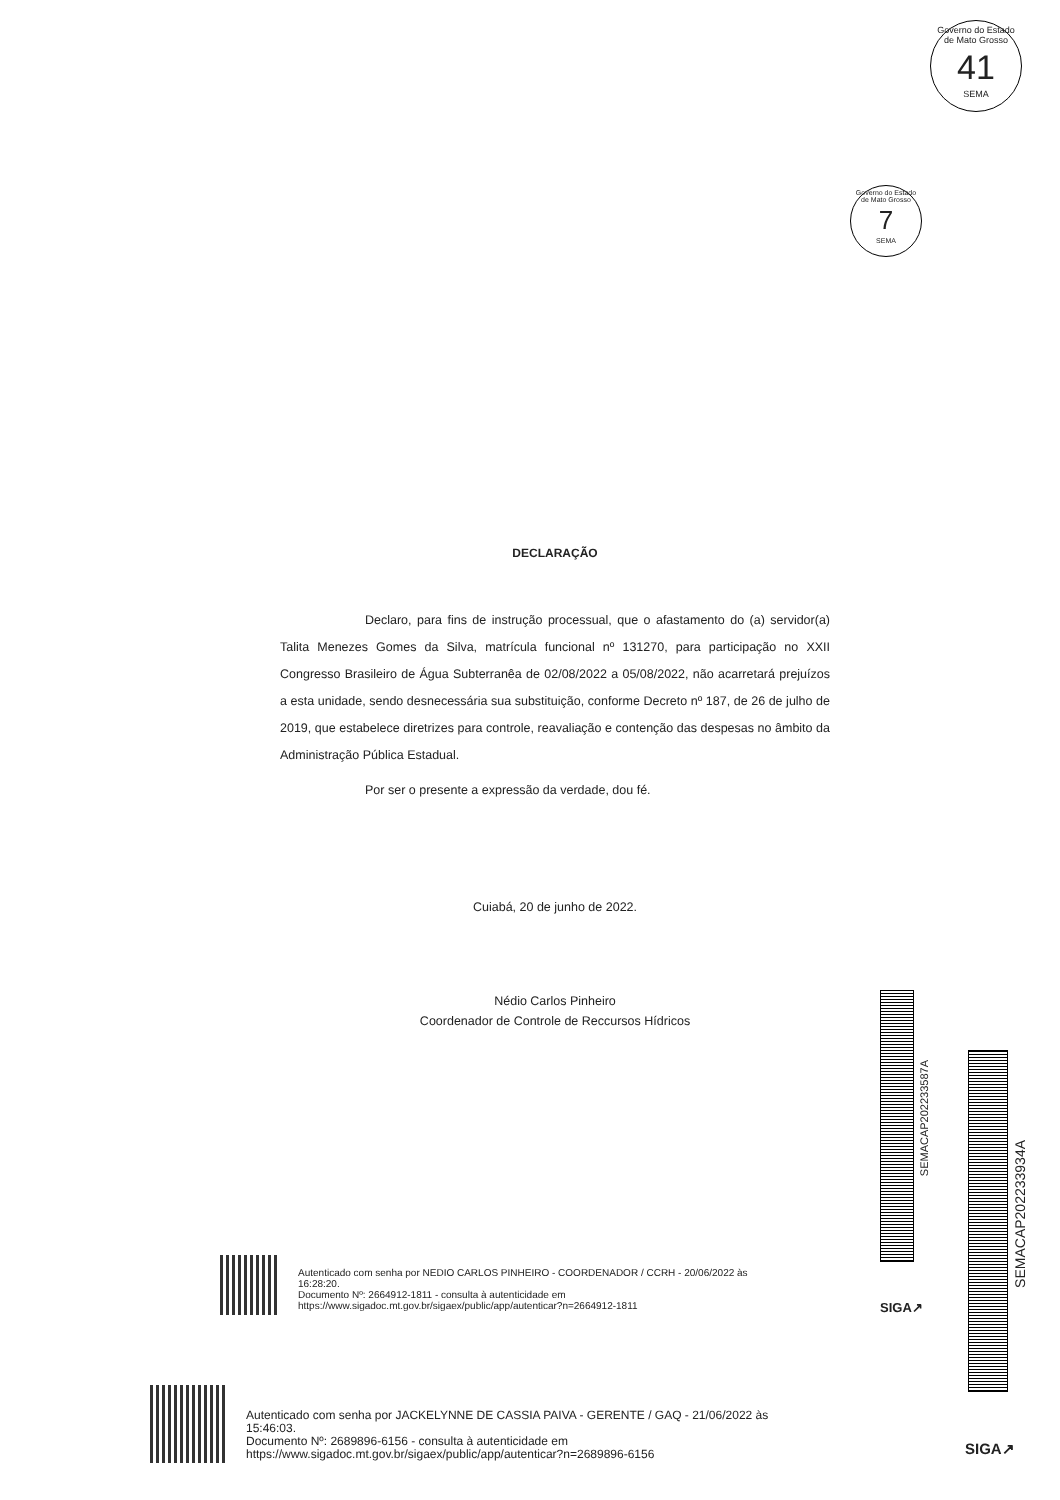Governo do Estado de Mato Grosso
41
SEMA
Governo do Estado de Mato Grosso
7
SEMA
DECLARAÇÃO
Declaro, para fins de instrução processual, que o afastamento do (a) servidor(a) Talita Menezes Gomes da Silva, matrícula funcional nº 131270, para participação no XXII Congresso Brasileiro de Água Subterranêa de 02/08/2022 a 05/08/2022, não acarretará prejuízos a esta unidade, sendo desnecessária sua substituição, conforme Decreto nº 187, de 26 de julho de 2019, que estabelece diretrizes para controle, reavaliação e contenção das despesas no âmbito da Administração Pública Estadual.
Por ser o presente a expressão da verdade, dou fé.
Cuiabá, 20 de junho de 2022.
Nédio Carlos Pinheiro
Coordenador de Controle de Reccursos Hídricos
SEMACAP202233587A
SIGA↗
SEMACAP202233934A
SIGA↗
Autenticado com senha por NEDIO CARLOS PINHEIRO - COORDENADOR / CCRH - 20/06/2022 às
16:28:20.
Documento Nº: 2664912-1811 - consulta à autenticidade em
https://www.sigadoc.mt.gov.br/sigaex/public/app/autenticar?n=2664912-1811
Autenticado com senha por JACKELYNNE DE CASSIA PAIVA - GERENTE / GAQ - 21/06/2022 às
15:46:03.
Documento Nº: 2689896-6156 - consulta à autenticidade em
https://www.sigadoc.mt.gov.br/sigaex/public/app/autenticar?n=2689896-6156